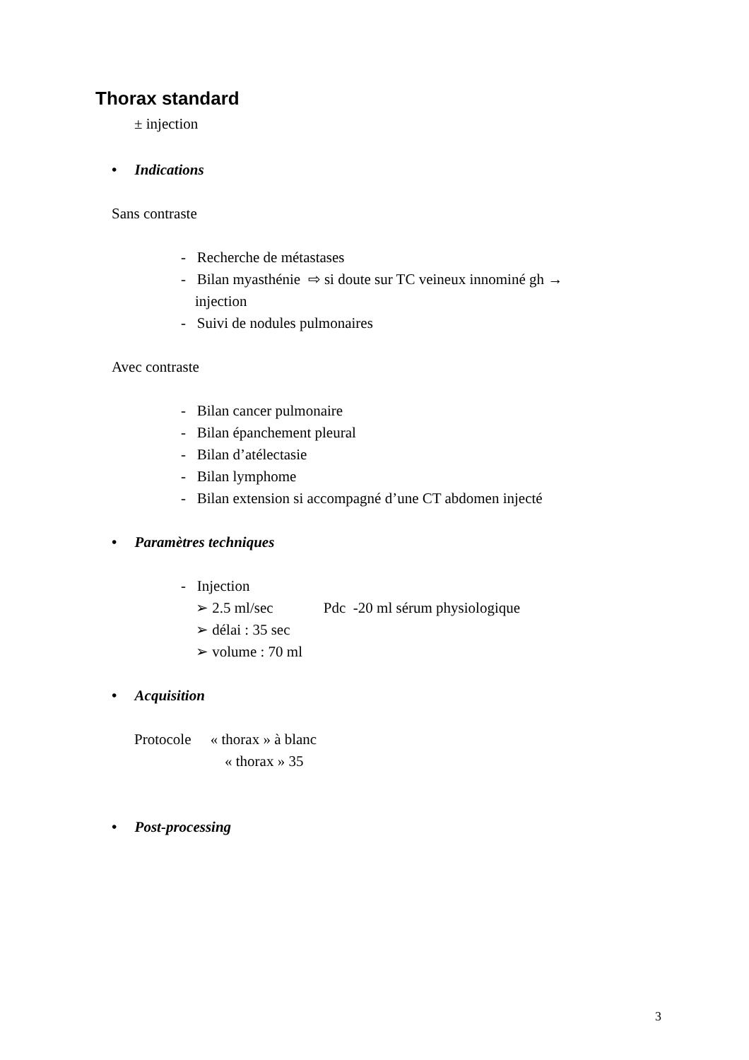Thorax standard
± injection
• Indications
Sans contraste
- Recherche de métastases
- Bilan myasthénie ⇨ si doute sur TC veineux innominé gh →
injection
- Suivi de nodules pulmonaires
Avec contraste
- Bilan cancer pulmonaire
- Bilan épanchement pleural
- Bilan d’atélectasie
- Bilan lymphome
- Bilan extension si accompagné d’une CT abdomen injecté
• Paramètres techniques
- Injection
➢ 2.5 ml/sec Pdc -20 ml sérum physiologique
➢ délai : 35 sec
➢ volume : 70 ml
• Acquisition
Protocole « thorax » à blanc
« thorax » 35
• Post-processing
3